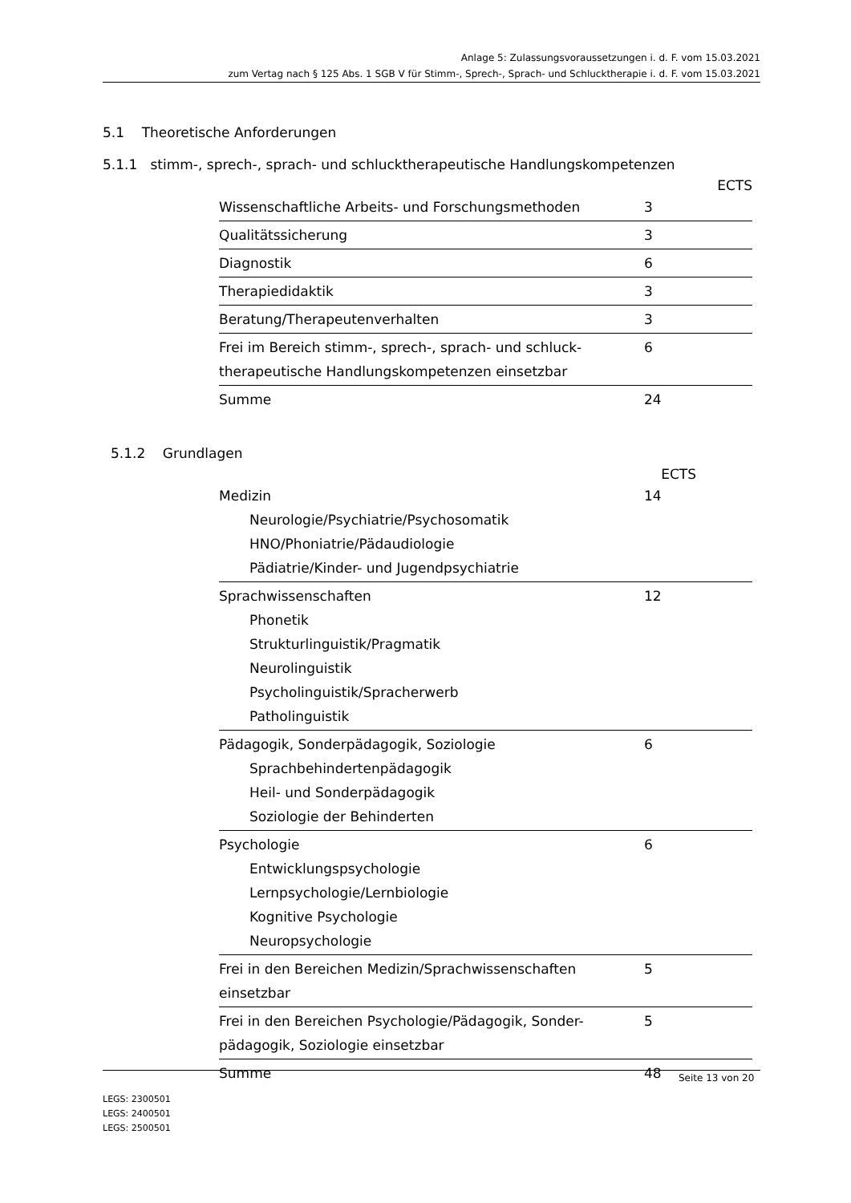Anlage 5: Zulassungsvoraussetzungen i. d. F. vom 15.03.2021
zum Vertag nach § 125 Abs. 1 SGB V für Stimm-, Sprech-, Sprach- und Schlucktherapie i. d. F. vom 15.03.2021
5.1 Theoretische Anforderungen
5.1.1 stimm-, sprech-, sprach- und schlucktherapeutische Handlungskompetenzen
ECTS
| Wissenschaftliche Arbeits- und Forschungsmethoden | 3 |
| Qualitätssicherung | 3 |
| Diagnostik | 6 |
| Therapiedidaktik | 3 |
| Beratung/Therapeutenverhalten | 3 |
| Frei im Bereich stimm-, sprech-, sprach- und schluck- therapeutische Handlungskompetenzen einsetzbar | 6 |
| Summe | 24 |
5.1.2 Grundlagen
ECTS
| Medizin Neurologie/Psychiatrie/Psychosomatik HNO/Phoniatrie/Pädaudiologie Pädiatrie/Kinder- und Jugendpsychiatrie | 14 |
| Sprachwissenschaften Phonetik Strukturlinguistik/Pragmatik Neurolinguistik Psycholinguistik/Spracherwerb Patholinguistik | 12 |
| Pädagogik, Sonderpädagogik, Soziologie Sprachbehindertenpädagogik Heil- und Sonderpädagogik Soziologie der Behinderten | 6 |
| Psychologie Entwicklungspsychologie Lernpsychologie/Lernbiologie Kognitive Psychologie Neuropsychologie | 6 |
| Frei in den Bereichen Medizin/Sprachwissenschaften einsetzbar | 5 |
| Frei in den Bereichen Psychologie/Pädagogik, Sonder- pädagogik, Soziologie einsetzbar | 5 |
| Summe | 48 |
Seite 13 von 20
LEGS: 2300501
LEGS: 2400501
LEGS: 2500501